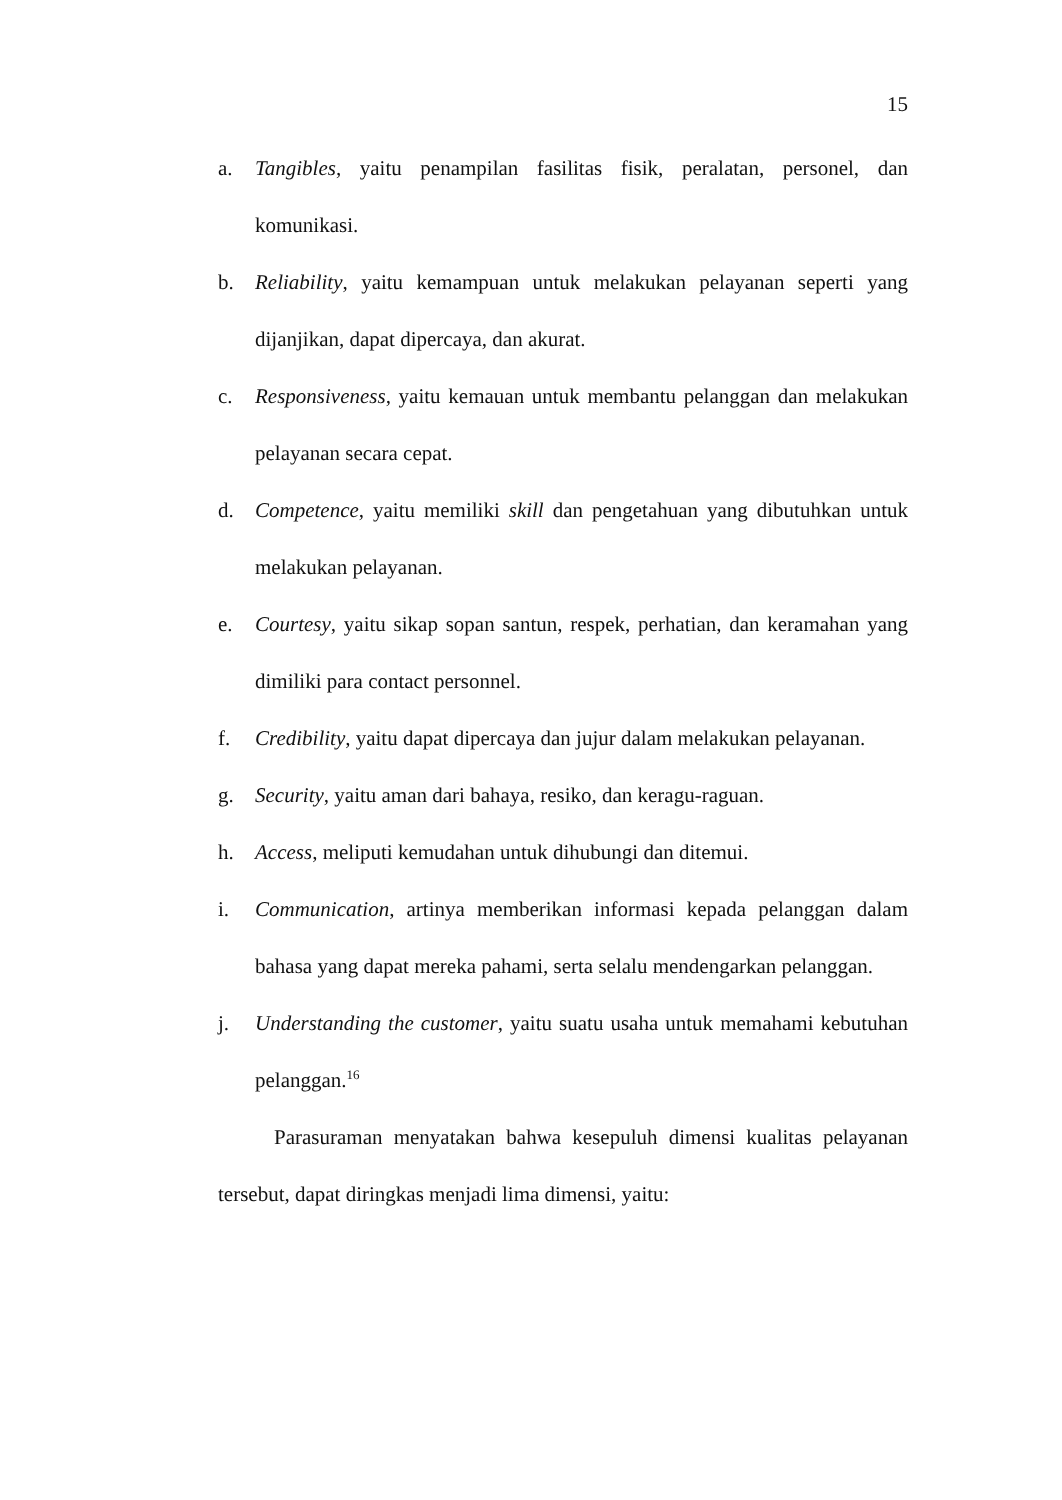15
a. Tangibles, yaitu penampilan fasilitas fisik, peralatan, personel, dan komunikasi.
b. Reliability, yaitu kemampuan untuk melakukan pelayanan seperti yang dijanjikan, dapat dipercaya, dan akurat.
c. Responsiveness, yaitu kemauan untuk membantu pelanggan dan melakukan pelayanan secara cepat.
d. Competence, yaitu memiliki skill dan pengetahuan yang dibutuhkan untuk melakukan pelayanan.
e. Courtesy, yaitu sikap sopan santun, respek, perhatian, dan keramahan yang dimiliki para contact personnel.
f. Credibility, yaitu dapat dipercaya dan jujur dalam melakukan pelayanan.
g. Security, yaitu aman dari bahaya, resiko, dan keragu-raguan.
h. Access, meliputi kemudahan untuk dihubungi dan ditemui.
i. Communication, artinya memberikan informasi kepada pelanggan dalam bahasa yang dapat mereka pahami, serta selalu mendengarkan pelanggan.
j. Understanding the customer, yaitu suatu usaha untuk memahami kebutuhan pelanggan.<sup>16</sup>
Parasuraman menyatakan bahwa kesepuluh dimensi kualitas pelayanan tersebut, dapat diringkas menjadi lima dimensi, yaitu: